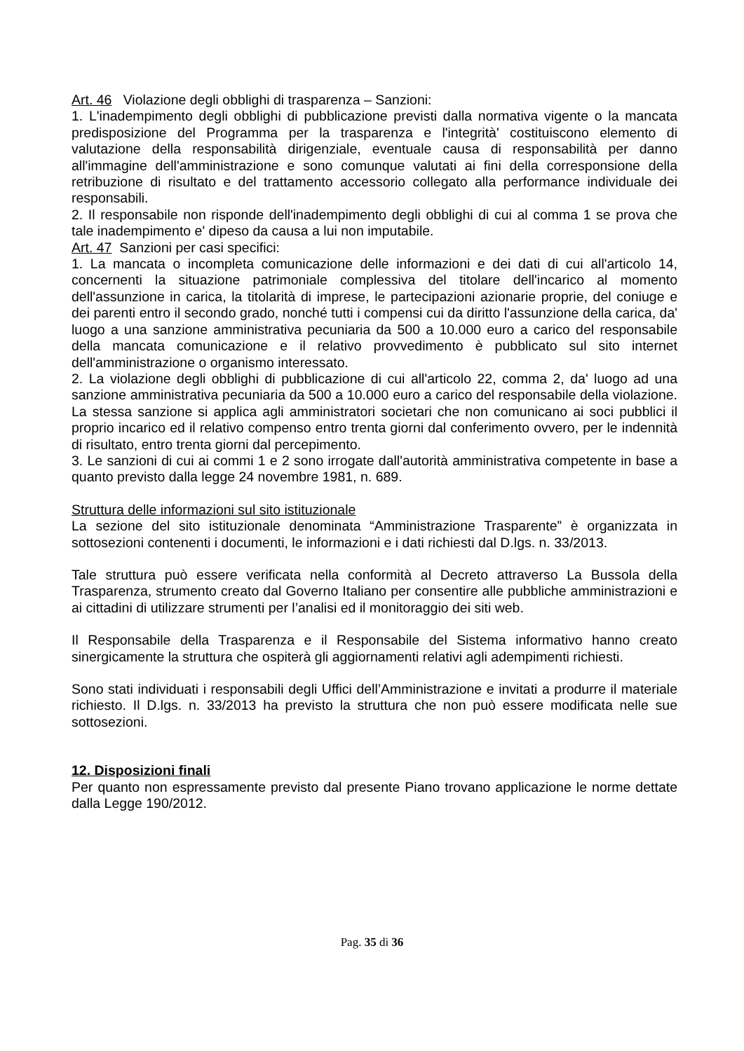Art. 46 Violazione degli obblighi di trasparenza – Sanzioni:
1. L'inadempimento degli obblighi di pubblicazione previsti dalla normativa vigente o la mancata predisposizione del Programma per la trasparenza e l'integrità' costituiscono elemento di valutazione della responsabilità dirigenziale, eventuale causa di responsabilità per danno all'immagine dell'amministrazione e sono comunque valutati ai fini della corresponsione della retribuzione di risultato e del trattamento accessorio collegato alla performance individuale dei responsabili.
2. Il responsabile non risponde dell'inadempimento degli obblighi di cui al comma 1 se prova che tale inadempimento e' dipeso da causa a lui non imputabile.
Art. 47 Sanzioni per casi specifici:
1. La mancata o incompleta comunicazione delle informazioni e dei dati di cui all'articolo 14, concernenti la situazione patrimoniale complessiva del titolare dell'incarico al momento dell'assunzione in carica, la titolarità di imprese, le partecipazioni azionarie proprie, del coniuge e dei parenti entro il secondo grado, nonché tutti i compensi cui da diritto l'assunzione della carica, da' luogo a una sanzione amministrativa pecuniaria da 500 a 10.000 euro a carico del responsabile della mancata comunicazione e il relativo provvedimento è pubblicato sul sito internet dell'amministrazione o organismo interessato.
2. La violazione degli obblighi di pubblicazione di cui all'articolo 22, comma 2, da' luogo ad una sanzione amministrativa pecuniaria da 500 a 10.000 euro a carico del responsabile della violazione. La stessa sanzione si applica agli amministratori societari che non comunicano ai soci pubblici il proprio incarico ed il relativo compenso entro trenta giorni dal conferimento ovvero, per le indennità di risultato, entro trenta giorni dal percepimento.
3. Le sanzioni di cui ai commi 1 e 2 sono irrogate dall'autorità amministrativa competente in base a quanto previsto dalla legge 24 novembre 1981, n. 689.
Struttura delle informazioni sul sito istituzionale
La sezione del sito istituzionale denominata “Amministrazione Trasparente” è organizzata in sottosezioni contenenti i documenti, le informazioni e i dati richiesti dal D.lgs. n. 33/2013.
Tale struttura può essere verificata nella conformità al Decreto attraverso La Bussola della Trasparenza, strumento creato dal Governo Italiano per consentire alle pubbliche amministrazioni e ai cittadini di utilizzare strumenti per l’analisi ed il monitoraggio dei siti web.
Il Responsabile della Trasparenza e il Responsabile del Sistema informativo hanno creato sinergicamente la struttura che ospiterà gli aggiornamenti relativi agli adempimenti richiesti.
Sono stati individuati i responsabili degli Uffici dell’Amministrazione e invitati a produrre il materiale richiesto. Il D.lgs. n. 33/2013 ha previsto la struttura che non può essere modificata nelle sue sottosezioni.
12. Disposizioni finali
Per quanto non espressamente previsto dal presente Piano trovano applicazione le norme dettate dalla Legge 190/2012.
Pag. 35 di 36